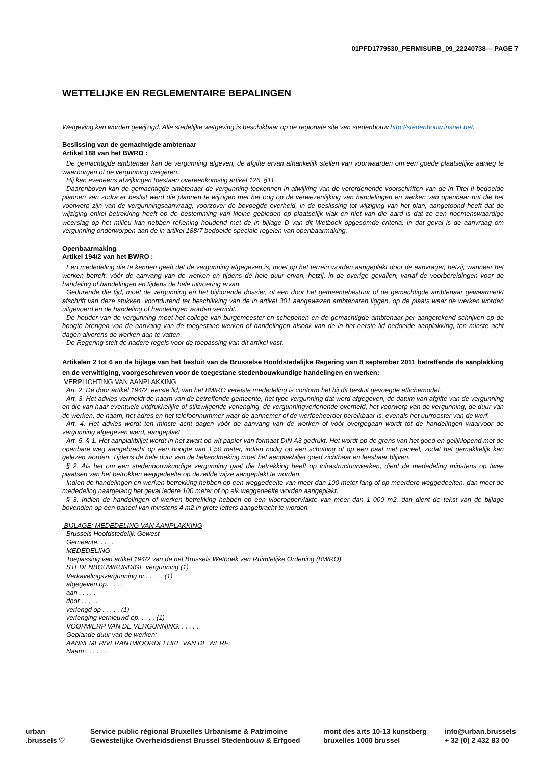01PFD1779530_PERMISURB_09_22240738— PAGE 7
WETTELIJKE EN REGLEMENTAIRE BEPALINGEN
Wetgeving kan worden gewijzigd. Alle stedelijke wetgeving is beschikbaar op de regionale site van stedenbouw http://stedenbouw.irisnet.be/.
Beslissing van de gemachtigde ambtenaar
Artikel 188 van het BWRO :
De gemachtigde ambtenaar kan de vergunning afgeven, de afgifte ervan afhankelijk stellen van voorwaarden om een goede plaatselijke aanleg te waarborgen of de vergunning weigeren.
Hij kan eveneens afwijkingen toestaan overeenkomstig artikel 126, §11.
Daarenboven kan de gemachtigde ambtenaar de vergunning toekennen in afwijking van de verordenende voorschriften van de in Titel II bedoelde plannen van zodra er beslist werd die plannen te wijzigen met het oog op de verwezenlijking van handelingen en werken van openbaar nut die het voorwerp zijn van de vergunningsaanvraag, voorzover de bevoegde overheid, in de beslissing tot wijziging van het plan, aangetoond heeft dat de wijziging enkel betrekking heeft op de bestemming van kleine gebieden op plaatselijk vlak en niet van die aard is dat ze een noemenswaardige weerslag op het milieu kan hebben rekening houdend met de in bijlage D van dit Wetboek opgesomde criteria. In dat geval is de aanvraag om vergunning onderworpen aan de in artikel 188/7 bedoelde speciale regelen van openbaarmaking.
Openbaarmaking
Artikel 194/2 van het BWRO :
Een mededeling die te kennen geeft dat de vergunning afgegeven is, moet op het terrein worden aangeplakt door de aanvrager, hetzij, wanneer het werken betreft, vóór de aanvang van de werken en tijdens de hele duur ervan, hetzij, in de overige gevallen, vanaf de voorbereidingen voor de handeling of handelingen en tijdens de hele uitvoering ervan.
Gedurende die tijd, moet de vergunning en het bijhorende dossier, of een door het gemeentebestuur of de gemachtigde ambtenaar gewaarmerkt afschrift van deze stukken, voortdurend ter beschikking van de in artikel 301 aangewezen ambtenaren liggen, op de plaats waar de werken worden uitgevoerd en de handeling of handelingen worden verricht.
De houder van de vergunning moet het college van burgemeester en schepenen en de gemachtigde ambtenaar per aangetekend schrijven op de hoogte brengen van de aanvang van de toegestane werken of handelingen alsook van de in het eerste lid bedoelde aanplakking, ten minste acht dagen alvorens de werken aan te vatten.
De Regering stelt de nadere regels voor de toepassing van dit artikel vast.
Artikelen 2 tot 6 en de bijlage van het besluit van de Brusselse Hoofdstedelijke Regering van 8 september 2011 betreffende de aanplakking en de verwittiging, voorgeschreven voor de toegestane stedenbouwkundige handelingen en werken:
VERPLICHTING VAN AANPLAKKING
Art. 2. De door artikel 194/2, eerste lid, van het BWRO vereiste mededeling is conform het bij dit besluit gevoegde affichemodel.
Art. 3. Het advies vermeldt de naam van de betreffende gemeente, het type vergunning dat werd afgegeven, de datum van afgifte van de vergunning en die van haar eventuele uitdrukkelijke of stilzwijgende verlenging, de vergunningverlenende overheid, het voorwerp van de vergunning, de duur van de werken, de naam, het adres en het telefoonnummer waar de aannemer of de werfbeheerder bereikbaar is, evenals het uurrooster van de werf.
Art. 4. Het advies wordt ten minste acht dagen vóór de aanvang van de werken of vóór overgegaan wordt tot de handelingen waarvoor de vergunning afgegeven werd, aangeplakt.
Art. 5. § 1. Het aanplakbiljet wordt in het zwart op wit papier van formaat DIN A3 gedrukt. Het wordt op de grens van het goed en gelijklopend met de openbare weg aangebracht op een hoogte van 1,50 meter, indien nodig op een schutting of op een paal met paneel, zodat het gemakkelijk kan gelezen worden. Tijdens de hele duur van de bekendmaking moet het aanplakbiljet goed zichtbaar en leesbaar blijven.
§ 2. Als het om een stedenbouwkundige vergunning gaat die betrekking heeft op infrastructuurwerken, dient de mededeling minstens op twee plaatsen van het betrokken weggedeelte op dezelfde wijze aangeplakt te worden.
Indien de handelingen en werken betrekking hebben op een weggedeelte van meer dan 100 meter lang of op meerdere weggedeelten, dan moet de mededeling naargelang het geval iedere 100 meter of op elk weggedeelte worden aangeplakt.
§ 3. Indien de handelingen of werken betrekking hebben op een vloeroppervlakte van meer dan 1 000 m2, dan dient de tekst van de bijlage bovendien op een paneel van minstens 4 m2 in grote letters aangebracht te worden.
BIJLAGE: MEDEDELING VAN AANPLAKKING
Brussels Hoofdstedelijk Gewest
Gemeente. . . . .
MEDEDELING
Toepassing van artikel 194/2 van de het Brussels Wetboek van Ruimtelijke Ordening (BWRO).
STEDENBOUWKUNDIGE vergunning (1)
Verkavelingsvergunning nr.. . . . . (1)
afgegeven op. . . . .
aan . . . . .
door . . . . .
verlengd op . . . . . (1)
verlenging vernieuwd op. . . . . (1)
VOORWERP VAN DE VERGUNNING: . . . . .
Geplande duur van de werken:
AANNEMER/VERANTWOORDELIJKE VAN DE WERF:
Naam : . . . . .
urban
.brussels ♡
Service public régional Bruxelles Urbanisme & Patrimoine
Gewestelijke Overheidsdienst Brussel Stedenbouw & Erfgoed
mont des arts 10-13 kunstberg
bruxelles 1000 brussel
info@urban.brussels
+ 32 (0) 2 432 83 00